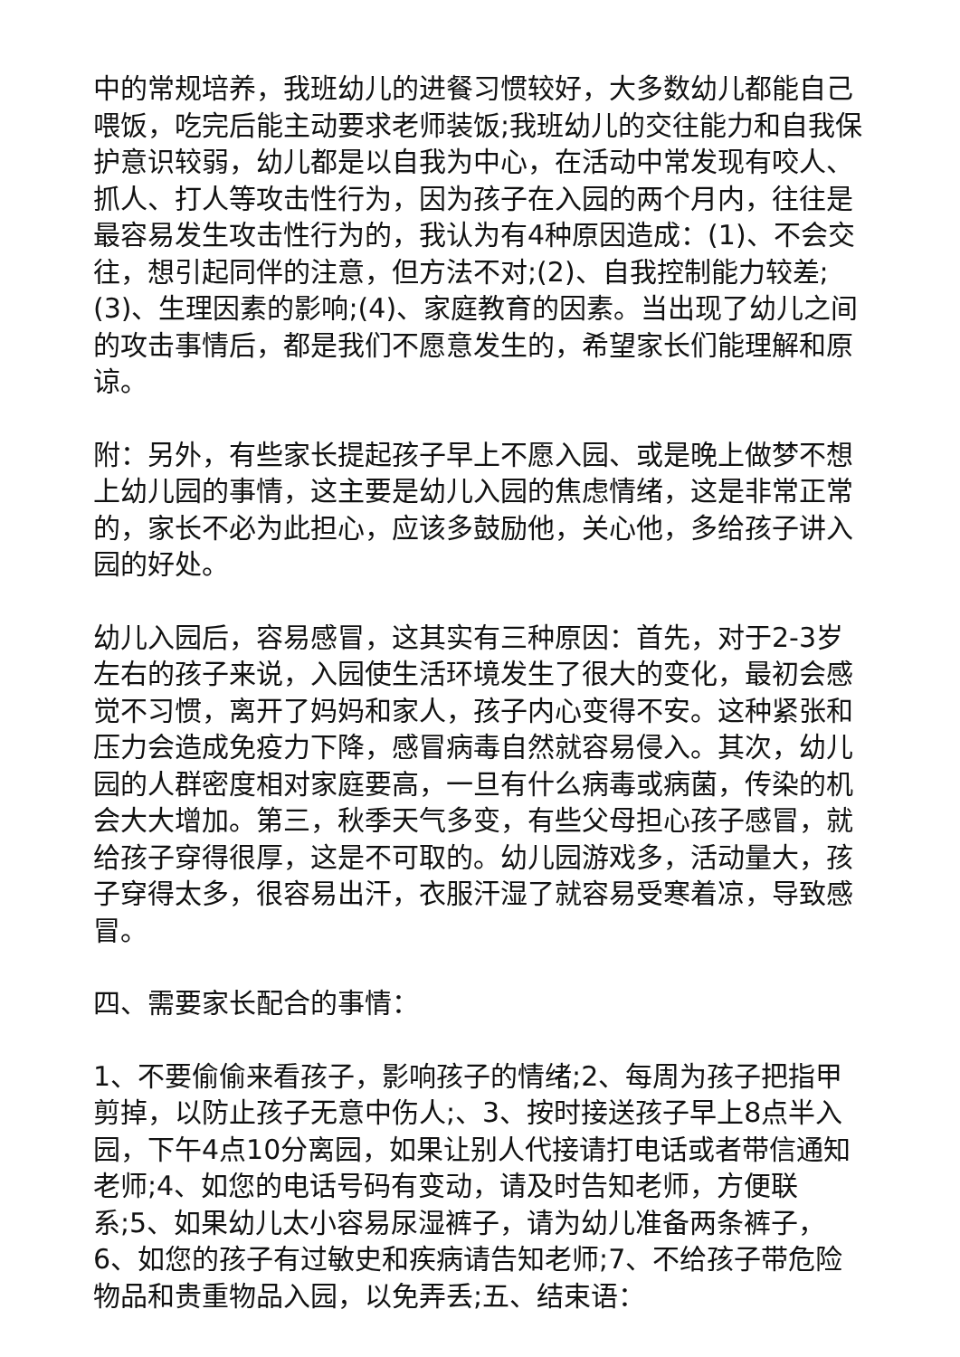中的常规培养，我班幼儿的进餐习惯较好，大多数幼儿都能自己喂饭，吃完后能主动要求老师装饭;我班幼儿的交往能力和自我保护意识较弱，幼儿都是以自我为中心，在活动中常发现有咬人、抓人、打人等攻击性行为，因为孩子在入园的两个月内，往往是最容易发生攻击性行为的，我认为有4种原因造成：(1)、不会交往，想引起同伴的注意，但方法不对;(2)、自我控制能力较差;(3)、生理因素的影响;(4)、家庭教育的因素。当出现了幼儿之间的攻击事情后，都是我们不愿意发生的，希望家长们能理解和原谅。
附：另外，有些家长提起孩子早上不愿入园、或是晚上做梦不想上幼儿园的事情，这主要是幼儿入园的焦虑情绪，这是非常正常的，家长不必为此担心，应该多鼓励他，关心他，多给孩子讲入园的好处。
幼儿入园后，容易感冒，这其实有三种原因：首先，对于2-3岁左右的孩子来说，入园使生活环境发生了很大的变化，最初会感觉不习惯，离开了妈妈和家人，孩子内心变得不安。这种紧张和压力会造成免疫力下降，感冒病毒自然就容易侵入。其次，幼儿园的人群密度相对家庭要高，一旦有什么病毒或病菌，传染的机会大大增加。第三，秋季天气多变，有些父母担心孩子感冒，就给孩子穿得很厚，这是不可取的。幼儿园游戏多，活动量大，孩子穿得太多，很容易出汗，衣服汗湿了就容易受寒着凉，导致感冒。
四、需要家长配合的事情：
1、不要偷偷来看孩子，影响孩子的情绪;2、每周为孩子把指甲剪掉，以防止孩子无意中伤人;、3、按时接送孩子早上8点半入园，下午4点10分离园，如果让别人代接请打电话或者带信通知老师;4、如您的电话号码有变动，请及时告知老师，方便联系;5、如果幼儿太小容易尿湿裤子，请为幼儿准备两条裤子，6、如您的孩子有过敏史和疾病请告知老师;7、不给孩子带危险物品和贵重物品入园，以免弄丢;五、结束语：